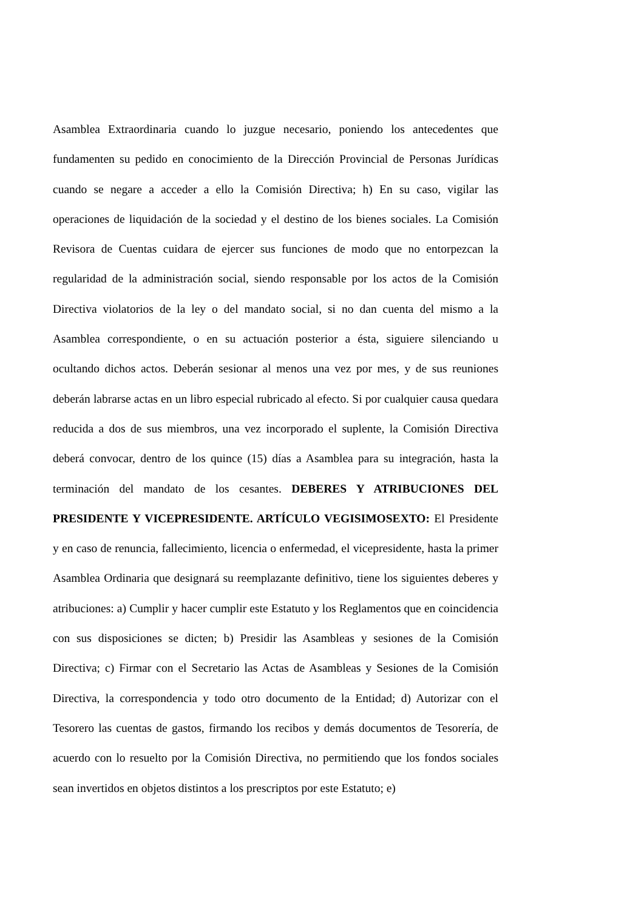Asamblea Extraordinaria cuando lo juzgue necesario, poniendo los antecedentes que fundamenten su pedido en conocimiento de la Dirección Provincial de Personas Jurídicas cuando se negare a acceder a ello la Comisión Directiva; h) En su caso, vigilar las operaciones de liquidación de la sociedad y el destino de los bienes sociales. La Comisión Revisora de Cuentas cuidara de ejercer sus funciones de modo que no entorpezcan la regularidad de la administración social, siendo responsable por los actos de la Comisión Directiva violatorios de la ley o del mandato social, si no dan cuenta del mismo a la Asamblea correspondiente, o en su actuación posterior a ésta, siguiere silenciando u ocultando dichos actos. Deberán sesionar al menos una vez por mes, y de sus reuniones deberán labrarse actas en un libro especial rubricado al efecto. Si por cualquier causa quedara reducida a dos de sus miembros, una vez incorporado el suplente, la Comisión Directiva deberá convocar, dentro de los quince (15) días a Asamblea para su integración, hasta la terminación del mandato de los cesantes. DEBERES Y ATRIBUCIONES DEL PRESIDENTE Y VICEPRESIDENTE. ARTÍCULO VEGISIMOSEXTO: El Presidente y en caso de renuncia, fallecimiento, licencia o enfermedad, el vicepresidente, hasta la primer Asamblea Ordinaria que designará su reemplazante definitivo, tiene los siguientes deberes y atribuciones: a) Cumplir y hacer cumplir este Estatuto y los Reglamentos que en coincidencia con sus disposiciones se dicten; b) Presidir las Asambleas y sesiones de la Comisión Directiva; c) Firmar con el Secretario las Actas de Asambleas y Sesiones de la Comisión Directiva, la correspondencia y todo otro documento de la Entidad; d) Autorizar con el Tesorero las cuentas de gastos, firmando los recibos y demás documentos de Tesorería, de acuerdo con lo resuelto por la Comisión Directiva, no permitiendo que los fondos sociales sean invertidos en objetos distintos a los prescriptos por este Estatuto; e)